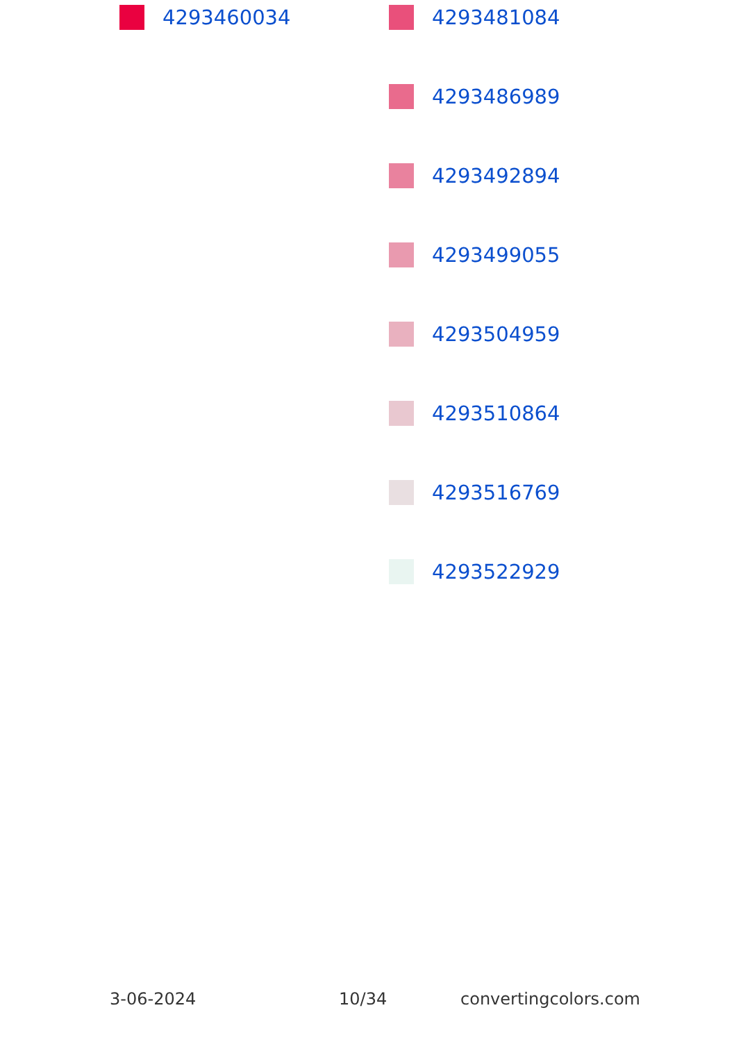4293460034 4293481084
4293486989
4293492894
4293499055
4293504959
4293510864
4293516769
4293522929
3-06-2024 10/34 convertingcolors.com